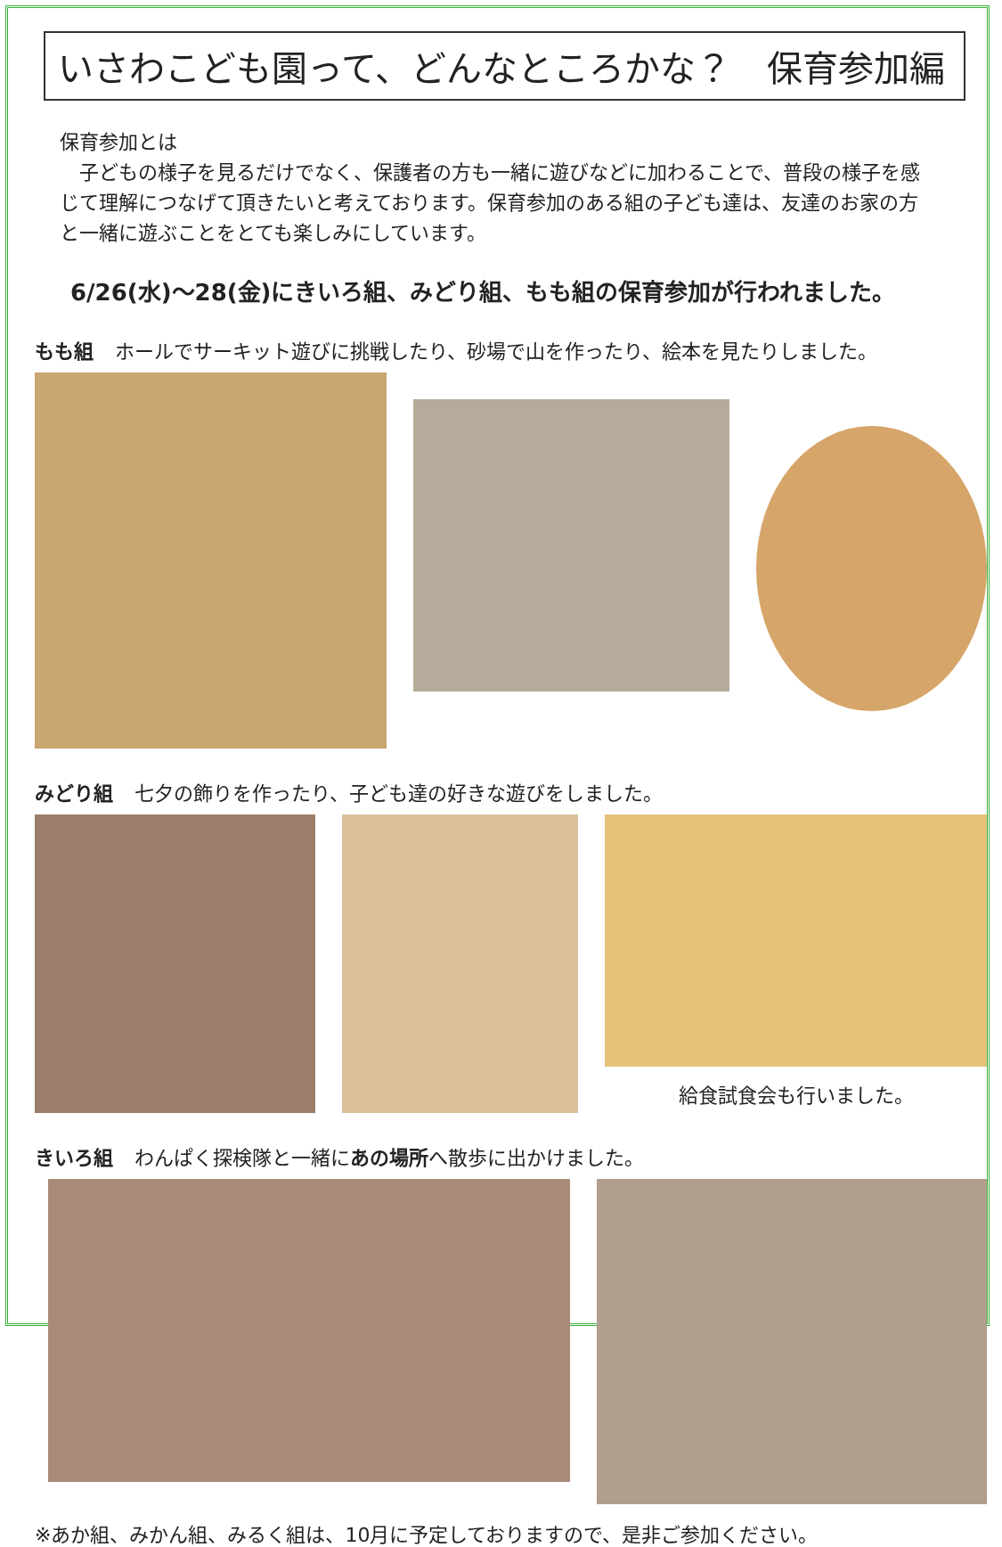いさわこども園って、どんなところかな？　保育参加編
保育参加とは
　子どもの様子を見るだけでなく、保護者の方も一緒に遊びなどに加わることで、普段の様子を感じて理解につなげて頂きたいと考えております。保育参加のある組の子ども達は、友達のお家の方と一緒に遊ぶことをとても楽しみにしています。
6/26(水)～28(金)にきいろ組、みどり組、もも組の保育参加が行われました。
もも組 ホールでサーキット遊びに挑戦したり、砂場で山を作ったり、絵本を見たりしました。
みどり組 七夕の飾りを作ったり、子ども達の好きな遊びをしました。
給食試食会も行いました。
きいろ組 わんぱく探検隊と一緒にあの場所 へ散歩に出かけました。
※あか組、みかん組、みるく組は、10月に予定しておりますので、是非ご参加ください。